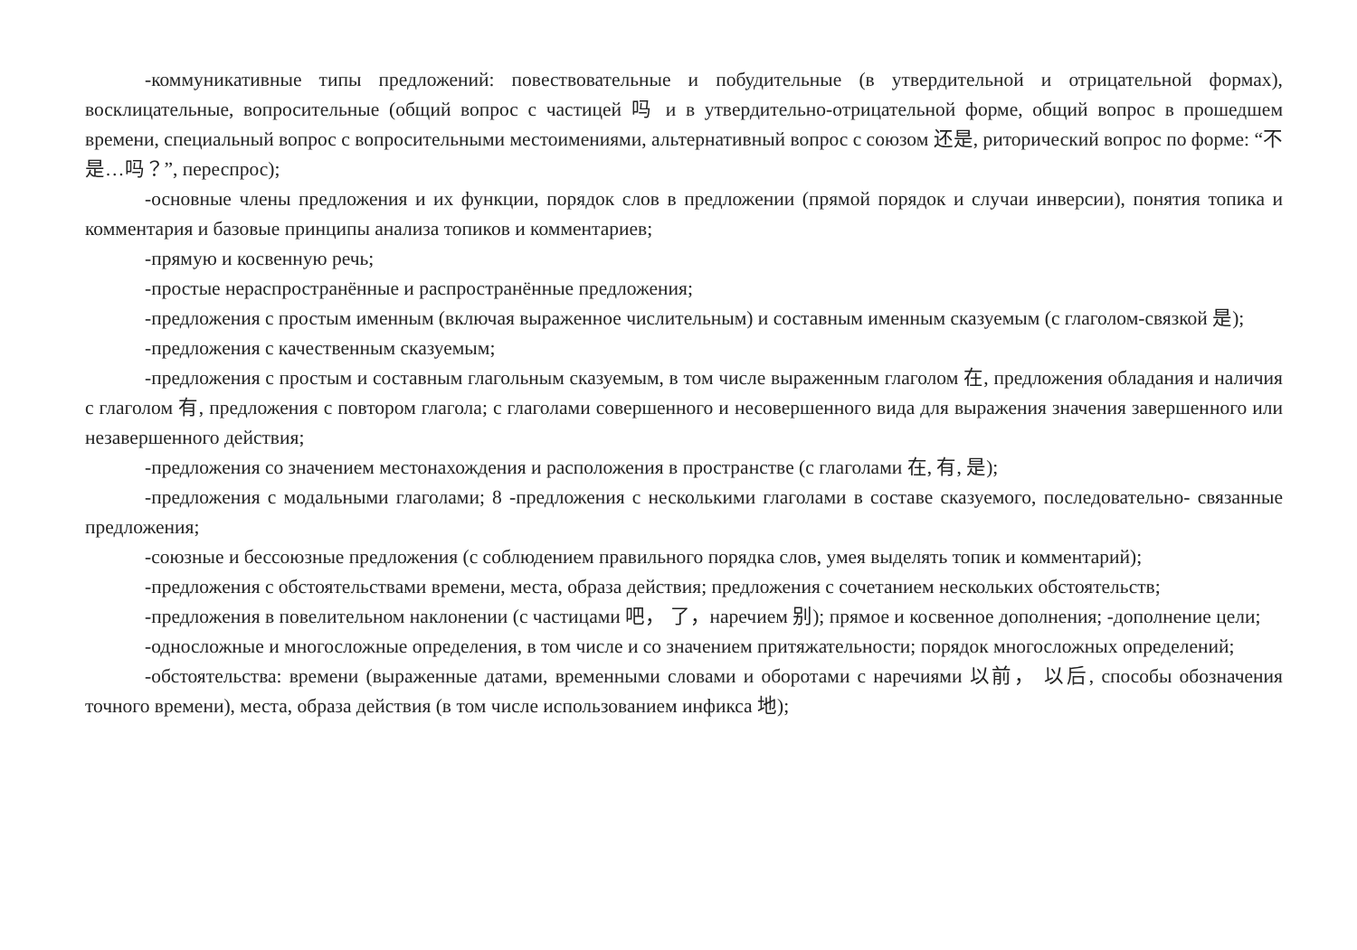-коммуникативные типы предложений: повествовательные и побудительные (в утвердительной и отрицательной формах), восклицательные, вопросительные (общий вопрос с частицей 吗 и в утвердительно-отрицательной форме, общий вопрос в прошедшем времени, специальный вопрос с вопросительными местоимениями, альтернативный вопрос с союзом 还是, риторический вопрос по форме: “不是…吗？”, переспрос);
-основные члены предложения и их функции, порядок слов в предложении (прямой порядок и случаи инверсии), понятия топика и комментария и базовые принципы анализа топиков и комментариев;
-прямую и косвенную речь;
-простые нераспространённые и распространённые предложения;
-предложения с простым именным (включая выраженное числительным) и составным именным сказуемым (с глаголом-связкой 是);
-предложения с качественным сказуемым;
-предложения с простым и составным глагольным сказуемым, в том числе выраженным глаголом 在, предложения обладания и наличия с глаголом 有, предложения с повтором глагола; с глаголами совершенного и несовершенного вида для выражения значения завершенного или незавершенного действия;
-предложения со значением местонахождения и расположения в пространстве (с глаголами 在, 有, 是);
-предложения с модальными глаголами; 8 -предложения с несколькими глаголами в составе сказуемого, последовательно- связанные предложения;
-союзные и бессоюзные предложения (с соблюдением правильного порядка слов, умея выделять топик и комментарий);
-предложения с обстоятельствами времени, места, образа действия; предложения с сочетанием нескольких обстоятельств;
-предложения в повелительном наклонении (с частицами 吧， 了，наречием 别); прямое и косвенное дополнения; -дополнение цели;
-односложные и многосложные определения, в том числе и со значением притяжательности; порядок многосложных определений;
-обстоятельства: времени (выраженные датами, временными словами и оборотами с наречиями 以前， 以后, способы обозначения точного времени), места, образа действия (в том числе использованием инфикса 地);